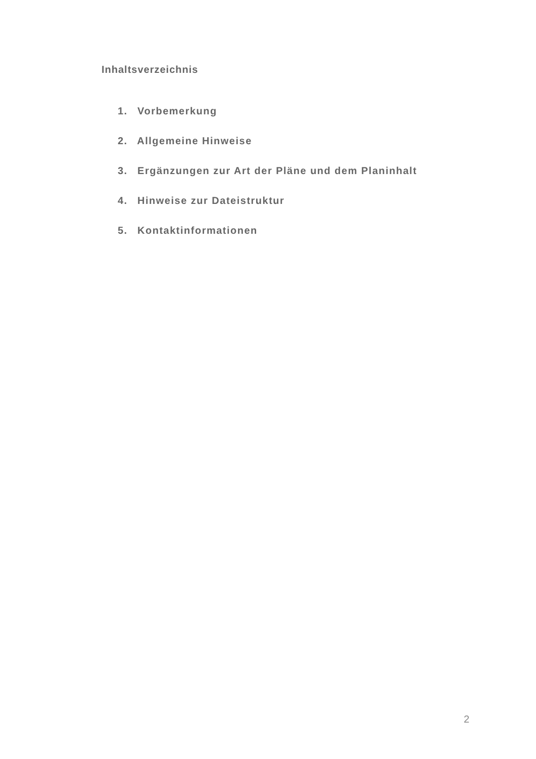Inhaltsverzeichnis
1. Vorbemerkung
2. Allgemeine Hinweise
3. Ergänzungen zur Art der Pläne und dem Planinhalt
4. Hinweise zur Dateistruktur
5. Kontaktinformationen
2